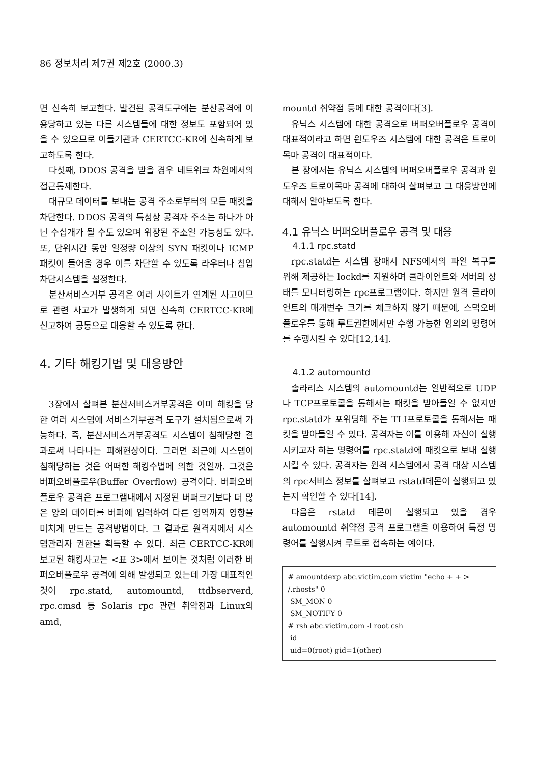86 정보처리 제7권 제2호 (2000.3)
면 신속히 보고한다. 발견된 공격도구에는 분산공격에 이용당하고 있는 다른 시스템들에 대한 정보도 포함되어 있을 수 있으므로 이들기관과 CERTCC-KR에 신속하게 보고하도록 한다.
다섯째, DDOS 공격을 받을 경우 네트워크 차원에서의 접근통제한다.
대규모 데이터를 보내는 공격 주소로부터의 모든 패킷을 차단한다. DDOS 공격의 특성상 공격자 주소는 하나가 아닌 수십개가 될 수도 있으며 위장된 주소일 가능성도 있다. 또, 단위시간 동안 일정량 이상의 SYN 패킷이나 ICMP 패킷이 들어올 경우 이를 차단할 수 있도록 라우터나 침입차단시스템을 설정한다.
분산서비스거부 공격은 여러 사이트가 연계된 사고이므로 관련 사고가 발생하게 되면 신속히 CERTCC-KR에 신고하여 공동으로 대응할 수 있도록 한다.
4. 기타 해킹기법 및 대응방안
3장에서 살펴본 분산서비스거부공격은 이미 해킹을 당한 여러 시스템에 서비스거부공격 도구가 설치됨으로써 가능하다. 즉, 분산서비스거부공격도 시스템이 침해당한 결과로써 나타나는 피해현상이다. 그러면 최근에 시스템이 침해당하는 것은 어떠한 해킹수법에 의한 것일까. 그것은 버퍼오버플로우(Buffer Overflow) 공격이다. 버퍼오버플로우 공격은 프로그램내에서 지정된 버퍼크기보다 더 많은 양의 데이터를 버퍼에 입력하여 다른 영역까지 영향을 미치게 만드는 공격방법이다. 그 결과로 원격지에서 시스템관리자 권한을 획득할 수 있다. 최근 CERTCC-KR에 보고된 해킹사고는 <표 3>에서 보이는 것처럼 이러한 버퍼오버플로우 공격에 의해 발생되고 있는데 가장 대표적인 것이 rpc.statd, automountd, ttdbserverd, rpc.cmsd 등 Solaris rpc 관련 취약점과 Linux의 amd,
mountd 취약점 등에 대한 공격이다[3].
유닉스 시스템에 대한 공격으로 버퍼오버플로우 공격이 대표적이라고 하면 윈도우즈 시스템에 대한 공격은 트로이목마 공격이 대표적이다.
본 장에서는 유닉스 시스템의 버퍼오버플로우 공격과 윈도우즈 트로이목마 공격에 대하여 살펴보고 그 대응방안에 대해서 알아보도록 한다.
4.1 유닉스 버퍼오버플로우 공격 및 대응
4.1.1 rpc.statd
rpc.statd는 시스템 장애시 NFS에서의 파일 복구를 위해 제공하는 lockd를 지원하며 클라이언트와 서버의 상태를 모니터링하는 rpc프로그램이다. 하지만 원격 클라이언트의 매개변수 크기를 체크하지 않기 때문에, 스택오버플로우를 통해 루트권한에서만 수행 가능한 임의의 명령어를 수행시킬 수 있다[12,14].
4.1.2 automountd
솔라리스 시스템의 automountd는 일반적으로 UDP나 TCP프로토콜을 통해서는 패킷을 받아들일 수 없지만 rpc.statd가 포워딩해 주는 TLI프로토콜을 통해서는 패킷을 받아들일 수 있다. 공격자는 이를 이용해 자신이 실행시키고자 하는 명령어를 rpc.statd에 패킷으로 보내 실행시킬 수 있다. 공격자는 원격 시스템에서 공격 대상 시스템의 rpc서비스 정보를 살펴보고 rstatd데몬이 실행되고 있는지 확인할 수 있다[14].
다음은 rstatd 데몬이 실행되고 있을 경우 automountd 취약점 공격 프로그램을 이용하여 특정 명령어를 실행시켜 루트로 접속하는 예이다.
# amountdexp abc.victim.com victim "echo + + > /.rhosts" 0
SM_MON 0
SM_NOTIFY 0
# rsh abc.victim.com -l root csh
id
uid=0(root) gid=1(other)